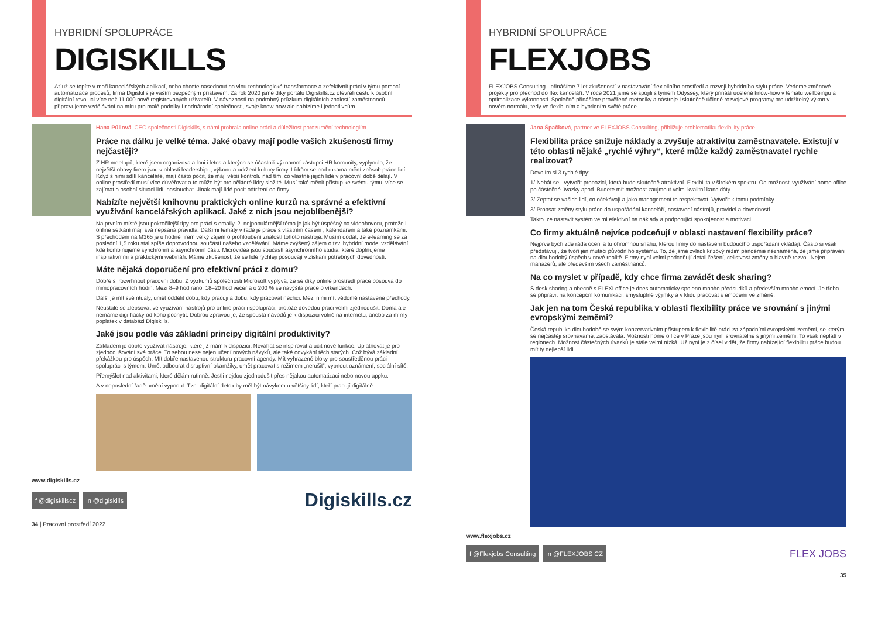HYBRIDNÍ SPOLUPRÁCE
DIGISKILLS
Ať už se topíte v moři kancelářských aplikací, nebo chcete nasednout na vlnu technologické transformace a zefektivnit práci v týmu pomocí automatizace procesů, firma Digiskills je vaším bezpečným přístavem. Za rok 2020 jsme díky portálu Digiskills.cz otevřeli cestu k osobní digitální revoluci více než 11 000 nově registrovaných uživatelů. V návaznosti na podrobný průzkum digitálních znalostí zaměstnanců připravujeme vzdělávání na míru pro malé podniky i nadnárodní společnosti, svoje know-how ale nabízíme i jednotlivcům.
Hana Púllová, CEO společnosti Digiskills, s námi probrala online práci a důležitost porozumění technologiím.
Práce na dálku je velké téma. Jaké obavy mají podle vašich zkušeností firmy nejčastěji?
Z HR meetupů, které jsem organizovala loni i letos a kterých se účastnili významní zástupci HR komunity, vyplynulo, že největší obavy firem jsou v oblasti leadershipu, výkonu a udržení kultury firmy. Lídrům se pod rukama mění způsob práce lidí. Když s nimi sdílí kanceláře, mají často pocit, že mají větší kontrolu nad tím, co vlastně jejich lidé v pracovní době dělají. V online prostředí musí více důvěřovat a to může být pro některé lídry složité. Musí také měnit přístup ke svému týmu, více se zajímat o osobní situaci lidí, naslouchat. Jinak mají lidé pocit odtržení od firmy.
Nabízíte největší knihovnu praktických online kurzů na správné a efektivní využívání kancelářských aplikací. Jaké z nich jsou nejoblíbenější?
Na prvním místě jsou pokročilejší tipy pro práci s emaily. 2. nejpopulárnější téma je jak být úspěšný na videohovoru, protože i online setkání mají svá nepsaná pravidla. Dalšími tématy v řadě je práce s vlastním časem , kalendářem a také poznámkami. S přechodem na M365 je u hodně firem velký zájem o prohloubení znalostí tohoto nástroje. Musím dodat, že e-learning se za poslední 1,5 roku stal spíše doprovodnou součástí našeho vzdělávání. Máme zvýšený zájem o tzv. hybridní model vzdělávání, kde kombinujeme synchronní a asynchronní části. Microvidea jsou součástí asynchronního studia, které doplňujeme inspirativními a praktickými webináři. Máme zkušenost, že se lidé rychleji posouvají v získání potřebných dovedností.
Máte nějaká doporučení pro efektivní práci z domu?
Dobře si rozvrhnout pracovní dobu. Z výzkumů společnosti Microsoft vyplývá, že se díky online prostředí práce posouvá do mimopracovních hodin. Mezi 8–9 hod ráno, 18–20 hod večer a o 200 % se navýšila práce o víkendech.
Další je mít své rituály, umět oddělit dobu, kdy pracuji a dobu, kdy pracovat nechci. Mezi nimi mít vědomě nastavené přechody.
Neustále se zlepšovat ve využívání nástrojů pro online práci i spolupráci, protože dovedou práci velmi zjednodušit. Doma ale nemáme digi hacky od koho pochytit. Dobrou zprávou je, že spousta návodů je k dispozici volně na internetu, anebo za mírný poplatek v databázi Digiskills.
Jaké jsou podle vás základní principy digitální produktivity?
Základem je dobře využívat nástroje, které již mám k dispozici. Neváhat se inspirovat a učit nové funkce. Uplatňovat je pro zjednodušování své práce. To sebou nese nejen učení nových návyků, ale také odvykání těch starých. Což bývá základní překážkou pro úspěch. Mít dobře nastavenou strukturu pracovní agendy. Mít vyhrazené bloky pro soustředěnou práci i spolupráci s týmem. Umět odbourat disruptivní okamžiky, umět pracovat s režimem „nerušit“, vypnout oznámení, sociální sítě.
Přemýšlet nad aktivitami, které dělám rutinně. Jestli nejdou zjednodušit přes nějakou automatizaci nebo novou appku.
A v neposlední řadě umění vypnout. Tzn. digitální detox by měl být návykem u většiny lidí, kteří pracují digitálně.
www.digiskills.cz
f @digiskillscz in @digiskills Digiskills.cz
34 | Pracovní prostředí 2022
HYBRIDNÍ SPOLUPRÁCE
FLEXJOBS
FLEXJOBS Consulting - přinášíme 7 let zkušeností v nastavování flexibilního prostředí a rozvoji hybridního stylu práce. Vedeme změnové projekty pro přechod do flex kanceláří. V roce 2021 jsme se spojili s týmem Odyssey, který přináší ucelené know-how v tématu wellbeingu a optimalizace výkonnosti. Společně přinášíme prověřené metodiky a nástroje i skutečně účinné rozvojové programy pro udržitelný výkon v novém normálu, tedy ve flexibilním a hybridním světě práce.
Jana Špačková, partner ve FLEXJOBS Consulting, přibližuje problematiku flexibility práce.
Flexibilita práce snižuje náklady a zvyšuje atraktivitu zaměstnavatele. Existují v této oblasti nějaké „rychlé výhry“, které může každý zaměstnavatel rychle realizovat?
Dovolím si 3 rychlé tipy:
1/ Nebát se - vytvořit propozici, která bude skutečně atraktivní. Flexibilita v širokém spektru. Od možnosti využívání home office po částečné úvazky apod. Budete mít možnost zaujmout velmi kvalitní kandidáty.
2/ Zeptat se vašich lidí, co očekávají a jako management to respektovat, Vytvořit k tomu podmínky.
3/ Propsat změny stylu práce do uspořádání kanceláří, nastavení nástrojů, pravidel a dovedností.
Takto lze nastavit systém velmi efektivní na náklady a podporující spokojenost a motivaci.
Co firmy aktuálně nejvíce podceňují v oblasti nastavení flexibility práce?
Nejprve bych zde ráda ocenila tu ohromnou snahu, kterou firmy do nastavení budoucího uspořádání vkládají. Často si však představují, že tvoří jen mutaci původního systému. To, že jsme zvládli krizový režim pandemie neznamená, že jsme připraveni na dlouhodobý úspěch v nové realitě. Firmy nyní velmi podceňují detail řešení, celistvost změny a hlavně rozvoj. Nejen manažerů, ale především všech zaměstnanců.
Na co myslet v případě, kdy chce firma zavádět desk sharing?
S desk sharing a obecně s FLEXI office je dnes automaticky spojeno mnoho předsudků a především mnoho emocí. Je třeba se připravit na koncepční komunikaci, smysluplné výjimky a v klidu pracovat s emocemi ve změně.
Jak jen na tom Česká republika v oblasti flexibility práce ve srovnání s jinými evropskými zeměmi?
Česká republika dlouhodobě se svým konzervativním přístupem k flexibilitě práci za západními evropskými zeměmi, se kterými se nejčastěji srovnáváme, zaostávala. Možnosti home office v Praze jsou nyní srovnatelné s jinými zeměmi. To však neplatí v regionech. Možnost částečných úvazků je stále velmi nízká. Už nyní je z čísel vidět, že firmy nabízející flexibilitu práce budou mít ty nejlepší lidi.
www.flexjobs.cz
f @Flexjobs Consulting in @FLEXJOBS CZ FLEX JOBS
35